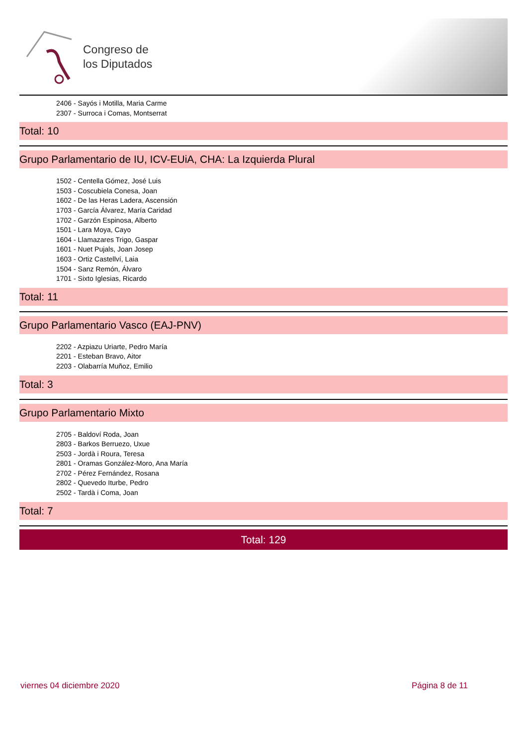Congreso de
los Diputados
2406 - Sayós i Motilla, Maria Carme
2307 - Surroca i Comas, Montserrat
Total: 10
Grupo Parlamentario de IU, ICV-EUiA, CHA: La Izquierda Plural
1502 - Centella Gómez, José Luis
1503 - Coscubiela Conesa, Joan
1602 - De las Heras Ladera, Ascensión
1703 - García Álvarez, María Caridad
1702 - Garzón Espinosa, Alberto
1501 - Lara Moya, Cayo
1604 - Llamazares Trigo, Gaspar
1601 - Nuet Pujals, Joan Josep
1603 - Ortiz Castellví, Laia
1504 - Sanz Remón, Álvaro
1701 - Sixto Iglesias, Ricardo
Total: 11
Grupo Parlamentario Vasco (EAJ-PNV)
2202 - Azpiazu Uriarte, Pedro María
2201 - Esteban Bravo, Aitor
2203 - Olabarría Muñoz, Emilio
Total: 3
Grupo Parlamentario Mixto
2705 - Baldoví Roda, Joan
2803 - Barkos Berruezo, Uxue
2503 - Jordà i Roura, Teresa
2801 - Oramas González-Moro, Ana María
2702 - Pérez Fernández, Rosana
2802 - Quevedo Iturbe, Pedro
2502 - Tardà i Coma, Joan
Total: 7
Total: 129
viernes 04 diciembre 2020 Página 8 de 11